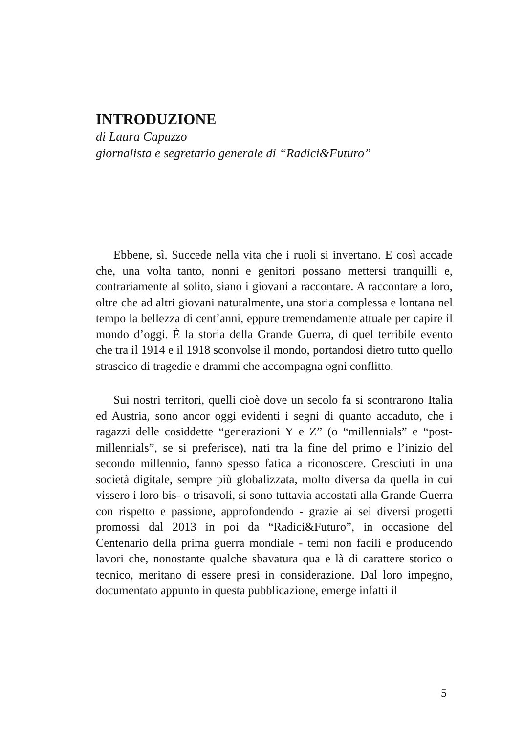INTRODUZIONE
di Laura Capuzzo
giornalista e segretario generale di “Radici&Futuro”
Ebbene, sì. Succede nella vita che i ruoli si invertano. E così accade che, una volta tanto, nonni e genitori possano mettersi tranquilli e, contrariamente al solito, siano i giovani a raccontare. A raccontare a loro, oltre che ad altri giovani naturalmente, una storia complessa e lontana nel tempo la bellezza di cent’anni, eppure tremendamente attuale per capire il mondo d’oggi. È la storia della Grande Guerra, di quel terribile evento che tra il 1914 e il 1918 sconvolse il mondo, portandosi dietro tutto quello strascico di tragedie e drammi che accompagna ogni conflitto.
Sui nostri territori, quelli cioè dove un secolo fa si scontrarono Italia ed Austria, sono ancor oggi evidenti i segni di quanto accaduto, che i ragazzi delle cosiddette “generazioni Y e Z” (o “millennials” e “post-millennials”, se si preferisce), nati tra la fine del primo e l’inizio del secondo millennio, fanno spesso fatica a riconoscere. Cresciuti in una società digitale, sempre più globalizzata, molto diversa da quella in cui vissero i loro bis- o trisavoli, si sono tuttavia accostati alla Grande Guerra con rispetto e passione, approfondendo - grazie ai sei diversi progetti promossi dal 2013 in poi da “Radici&Futuro”, in occasione del Centenario della prima guerra mondiale - temi non facili e producendo lavori che, nonostante qualche sbavatura qua e là di carattere storico o tecnico, meritano di essere presi in considerazione. Dal loro impegno, documentato appunto in questa pubblicazione, emerge infatti il
5